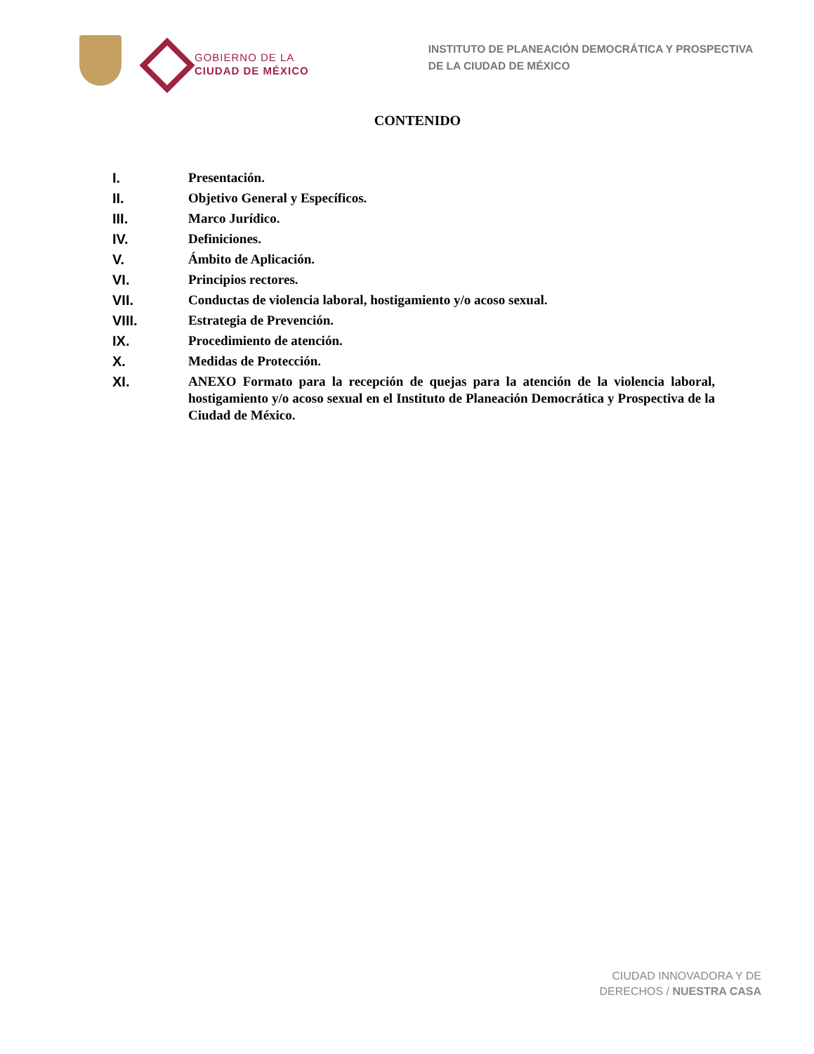GOBIERNO DE LA
CIUDAD DE MÉXICO
INSTITUTO DE PLANEACIÓN DEMOCRÁTICA Y PROSPECTIVA
DE LA CIUDAD DE MÉXICO
CONTENIDO
I. Presentación.
II. Objetivo General y Específicos.
III. Marco Jurídico.
IV. Definiciones.
V. Ámbito de Aplicación.
VI. Principios rectores.
VII. Conductas de violencia laboral, hostigamiento y/o acoso sexual.
VIII. Estrategia de Prevención.
IX. Procedimiento de atención.
X. Medidas de Protección.
XI. ANEXO Formato para la recepción de quejas para la atención de la violencia laboral, hostigamiento y/o acoso sexual en el Instituto de Planeación Democrática y Prospectiva de la Ciudad de México.
CIUDAD INNOVADORA Y DE
DERECHOS / NUESTRA CASA